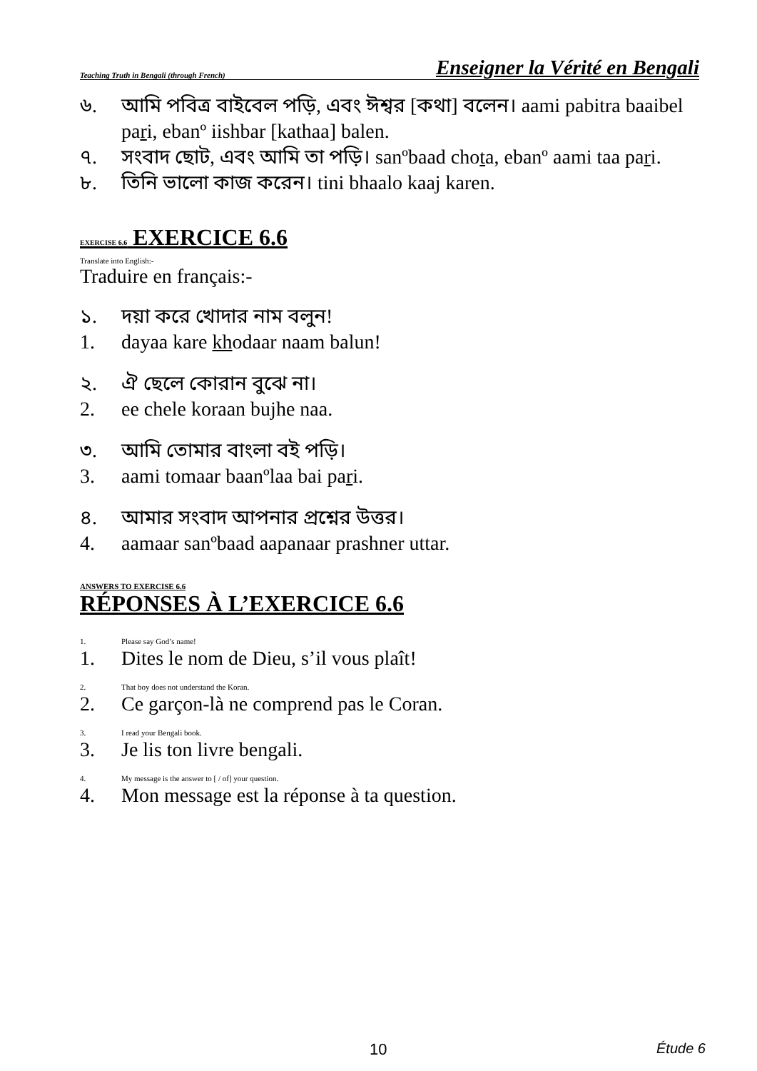Teaching Truth in Bengali (through French) Enseigner la Vérité en Bengali
৬. আমি পবিত্র বাইবেল পড়ি, এবং ঈশ্বর [কথা] বলেন। aami pabitra baaibel pari, ebanº iishbar [kathaa] balen.
৭. সংবাদ ছোট, এবং আমি তা পড়ি। sanºbaad chota, ebanº aami taa pari.
৮. তিনি ভালো কাজ করেন। tini bhaalo kaaj karen.
EXERCISE 6.6 EXERCICE 6.6
Translate into English:-
Traduire en français:-
১. দয়া করে খোদার নাম বলুন!
1. dayaa kare khodaar naam balun!
২. ঐ ছেলে কোরান বুঝে না।
2. ee chele koraan bujhe naa.
৩. আমি তোমার বাংলা বই পড়ি।
3. aami tomaar baanºlaa bai pari.
৪. আমার সংবাদ আপনার প্রশ্নের উত্তর।
4. aamaar sanºbaad aapanaar prashner uttar.
ANSWERS TO EXERCISE 6.6
RÉPONSES À L’EXERCICE 6.6
1. Please say God’s name!
1. Dites le nom de Dieu, s’il vous plaît!
2. That boy does not understand the Koran.
2. Ce garçon-là ne comprend pas le Coran.
3. I read your Bengali book.
3. Je lis ton livre bengali.
4. My message is the answer to [ / of] your question.
4. Mon message est la réponse à ta question.
10 Étude 6